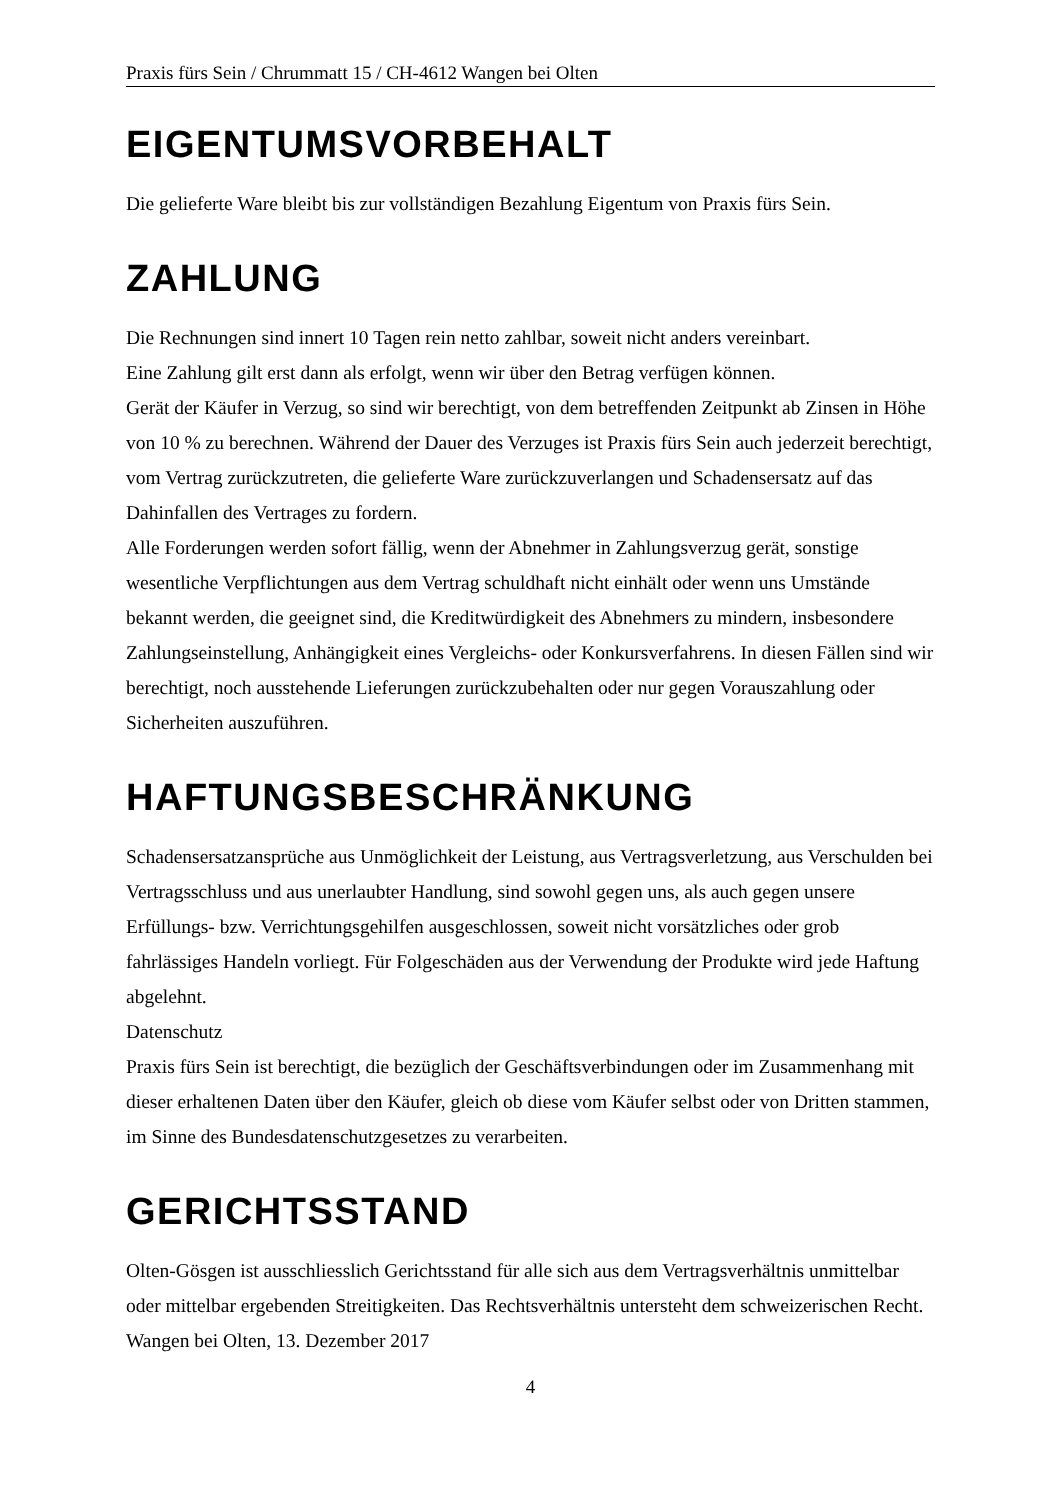Praxis fürs Sein / Chrummatt 15 / CH-4612 Wangen bei Olten
EIGENTUMSVORBEHALT
Die gelieferte Ware bleibt bis zur vollständigen Bezahlung Eigentum von Praxis fürs Sein.
ZAHLUNG
Die Rechnungen sind innert 10 Tagen rein netto zahlbar, soweit nicht anders vereinbart.
Eine Zahlung gilt erst dann als erfolgt, wenn wir über den Betrag verfügen können.
Gerät der Käufer in Verzug, so sind wir berechtigt, von dem betreffenden Zeitpunkt ab Zinsen in Höhe von 10 % zu berechnen. Während der Dauer des Verzuges ist Praxis fürs Sein auch jederzeit berechtigt, vom Vertrag zurückzutreten, die gelieferte Ware zurückzuverlangen und Schadensersatz auf das Dahinfallen des Vertrages zu fordern.
Alle Forderungen werden sofort fällig, wenn der Abnehmer in Zahlungsverzug gerät, sonstige wesentliche Verpflichtungen aus dem Vertrag schuldhaft nicht einhält oder wenn uns Umstände bekannt werden, die geeignet sind, die Kreditwürdigkeit des Abnehmers zu mindern, insbesondere Zahlungseinstellung, Anhängigkeit eines Vergleichs- oder Konkursverfahrens. In diesen Fällen sind wir berechtigt, noch ausstehende Lieferungen zurückzubehalten oder nur gegen Vorauszahlung oder Sicherheiten auszuführen.
HAFTUNGSBESCHRÄNKUNG
Schadensersatzansprüche aus Unmöglichkeit der Leistung, aus Vertragsverletzung, aus Verschulden bei Vertragsschluss und aus unerlaubter Handlung, sind sowohl gegen uns, als auch gegen unsere Erfüllungs- bzw. Verrichtungsgehilfen ausgeschlossen, soweit nicht vorsätzliches oder grob fahrlässiges Handeln vorliegt. Für Folgeschäden aus der Verwendung der Produkte wird jede Haftung abgelehnt.
Datenschutz
Praxis fürs Sein ist berechtigt, die bezüglich der Geschäftsverbindungen oder im Zusammenhang mit dieser erhaltenen Daten über den Käufer, gleich ob diese vom Käufer selbst oder von Dritten stammen, im Sinne des Bundesdatenschutzgesetzes zu verarbeiten.
GERICHTSSTAND
Olten-Gösgen ist ausschliesslich Gerichtsstand für alle sich aus dem Vertragsverhältnis unmittelbar oder mittelbar ergebenden Streitigkeiten. Das Rechtsverhältnis untersteht dem schweizerischen Recht.
Wangen bei Olten, 13. Dezember 2017
4